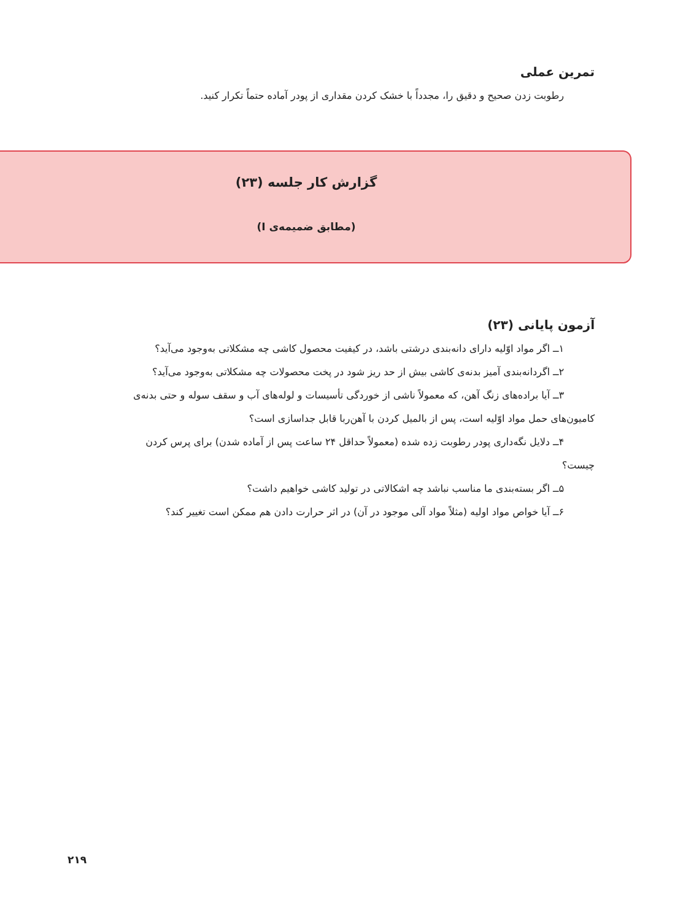تمرین عملی
رطوبت زدن صحیح و دقیق را، مجدداً با خشک کردن مقداری از پودر آماده حتماً تکرار کنید.
گزارش کار جلسه (۲۳)
(مطابق ضمیمه‌ی I)
آزمون پایانی (۲۳)
۱ــ اگر مواد اوّلیه دارای دانه‌بندی درشتی باشد، در کیفیت محصول کاشی چه مشکلاتی به‌وجود می‌آید؟
۲ــ اگردانه‌بندی آمیز بدنه‌ی کاشی بیش از حد ریز شود در پخت محصولات چه مشکلاتی به‌وجود می‌آید؟
۳ــ آیا براده‌های زنگ آهن، که معمولاً ناشی از خوردگی تأسیسات و لوله‌های آب و سقف سوله و حتی بدنه‌ی
کامیون‌های حمل مواد اوّلیه است، پس از بالمیل کردن با آهن‌ربا قابل جداسازی است؟
۴ــ دلایل نگه‌داری پودر رطوبت زده شده (معمولاً حداقل ۲۴ ساعت پس از آماده شدن) برای پرس کردن
چیست؟
۵ــ اگر بسته‌بندی ما مناسب نباشد چه اشکالاتی در تولید کاشی خواهیم داشت؟
۶ــ آیا خواص مواد اولیه (مثلاً مواد آلی موجود در آن) در اثر حرارت دادن هم ممکن است تغییر کند؟
۲۱۹